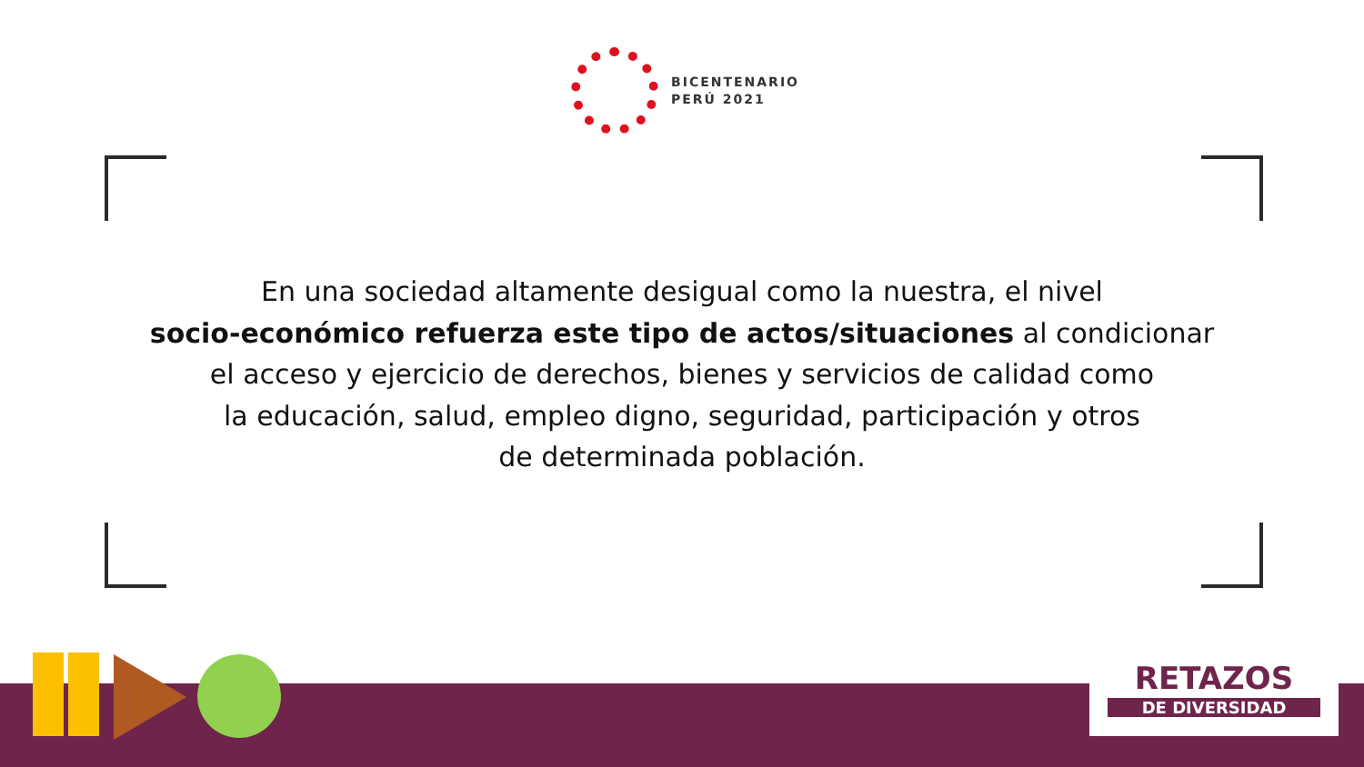BICENTENARIO
PERÚ 2021
En una sociedad altamente desigual como la nuestra, el nivel
socio-económico refuerza este tipo de actos/situaciones al condicionar
el acceso y ejercicio de derechos, bienes y servicios de calidad como
la educación, salud, empleo digno, seguridad, participación y otros
de determinada población.
RETAZOS
DE DIVERSIDAD